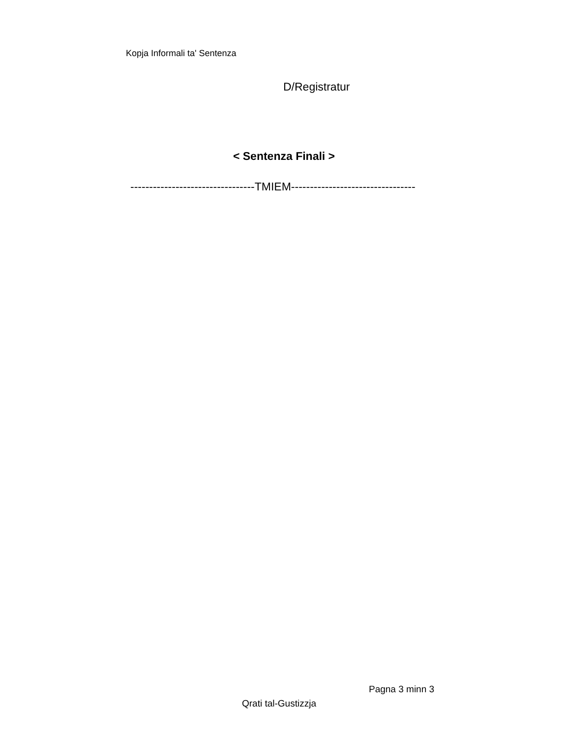Kopja Informali ta' Sentenza
D/Registratur
< Sentenza Finali >
---------------------------------TMIEM---------------------------------
Pagna 3 minn 3
Qrati tal-Gustizzja